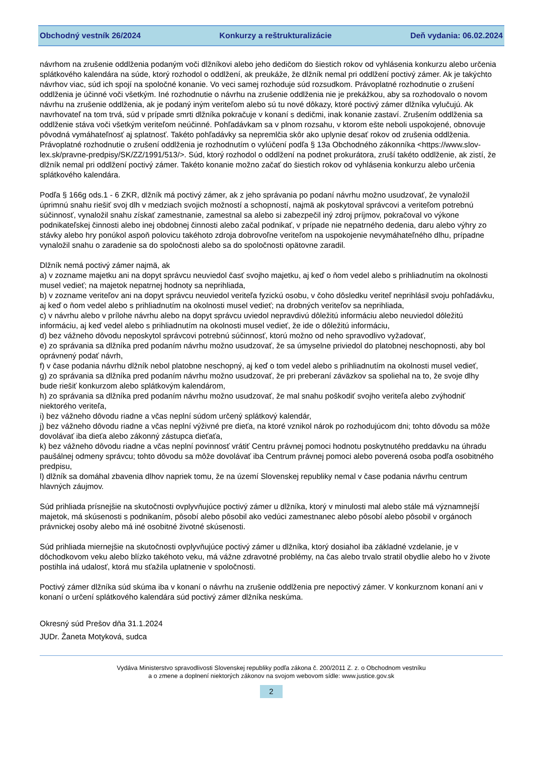Obchodný vestník 26/2024 Konkurzy a reštrukturalizácie Deň vydania: 06.02.2024
návrhom na zrušenie oddlženia podaným voči dlžníkovi alebo jeho dedičom do šiestich rokov od vyhlásenia konkurzu alebo určenia splátkového kalendára na súde, ktorý rozhodol o oddlžení, ak preukáže, že dlžník nemal pri oddlžení poctivý zámer. Ak je takýchto návrhov viac, súd ich spojí na spoločné konanie. Vo veci samej rozhoduje súd rozsudkom. Právoplatné rozhodnutie o zrušení oddlženia je účinné voči všetkým. Iné rozhodnutie o návrhu na zrušenie oddlženia nie je prekážkou, aby sa rozhodovalo o novom návrhu na zrušenie oddlženia, ak je podaný iným veriteľom alebo sú tu nové dôkazy, ktoré poctivý zámer dlžníka vylučujú. Ak navrhovateľ na tom trvá, súd v prípade smrti dlžníka pokračuje v konaní s dedičmi, inak konanie zastaví. Zrušením oddlženia sa oddlženie stáva voči všetkým veriteľom neúčinné. Pohľadávkam sa v plnom rozsahu, v ktorom ešte neboli uspokojené, obnovuje pôvodná vymáhateľnosť aj splatnosť. Takéto pohľadávky sa nepremlčia skôr ako uplynie desať rokov od zrušenia oddlženia. Právoplatné rozhodnutie o zrušení oddlženia je rozhodnutím o vylúčení podľa § 13a Obchodného zákonníka <https://www.slov-lex.sk/pravne-predpisy/SK/ZZ/1991/513/>. Súd, ktorý rozhodol o oddlžení na podnet prokurátora, zruší takéto oddlženie, ak zistí, že dlžník nemal pri oddlžení poctivý zámer. Takéto konanie možno začať do šiestich rokov od vyhlásenia konkurzu alebo určenia splátkového kalendára.
Podľa § 166g ods.1 - 6 ZKR, dlžník má poctivý zámer, ak z jeho správania po podaní návrhu možno usudzovať, že vynaložil úprimnú snahu riešiť svoj dlh v medziach svojich možností a schopností, najmä ak poskytoval správcovi a veriteľom potrebnú súčinnosť, vynaložil snahu získať zamestnanie, zamestnal sa alebo si zabezpečil iný zdroj príjmov, pokračoval vo výkone podnikateľskej činnosti alebo inej obdobnej činnosti alebo začal podnikať, v prípade nie nepatrného dedenia, daru alebo výhry zo stávky alebo hry ponúkol aspoň polovicu takéhoto zdroja dobrovoľne veriteľom na uspokojenie nevymáhateľného dlhu, prípadne vynaložil snahu o zaradenie sa do spoločnosti alebo sa do spoločnosti opätovne zaradil.
Dlžník nemá poctivý zámer najmä, ak
a) v zozname majetku ani na dopyt správcu neuviedol časť svojho majetku, aj keď o ňom vedel alebo s prihliadnutím na okolnosti musel vedieť; na majetok nepatrnej hodnoty sa neprihliada,
b) v zozname veriteľov ani na dopyt správcu neuviedol veriteľa fyzickú osobu, v čoho dôsledku veriteľ neprihlásil svoju pohľadávku, aj keď o ňom vedel alebo s prihliadnutím na okolnosti musel vedieť; na drobných veriteľov sa neprihliada,
c) v návrhu alebo v prílohe návrhu alebo na dopyt správcu uviedol nepravdivú dôležitú informáciu alebo neuviedol dôležitú informáciu, aj keď vedel alebo s prihliadnutím na okolnosti musel vedieť, že ide o dôležitú informáciu,
d) bez vážneho dôvodu neposkytol správcovi potrebnú súčinnosť, ktorú možno od neho spravodlivo vyžadovať,
e) zo správania sa dlžníka pred podaním návrhu možno usudzovať, že sa úmyselne priviedol do platobnej neschopnosti, aby bol oprávnený podať návrh,
f) v čase podania návrhu dlžník nebol platobne neschopný, aj keď o tom vedel alebo s prihliadnutím na okolnosti musel vedieť,
g) zo správania sa dlžníka pred podaním návrhu možno usudzovať, že pri preberaní záväzkov sa spoliehal na to, že svoje dlhy bude riešiť konkurzom alebo splátkovým kalendárom,
h) zo správania sa dlžníka pred podaním návrhu možno usudzovať, že mal snahu poškodiť svojho veriteľa alebo zvýhodniť niektorého veriteľa,
i) bez vážneho dôvodu riadne a včas neplní súdom určený splátkový kalendár,
j) bez vážneho dôvodu riadne a včas neplní výživné pre dieťa, na ktoré vznikol nárok po rozhodujúcom dni; tohto dôvodu sa môže dovolávať iba dieťa alebo zákonný zástupca dieťaťa,
k) bez vážneho dôvodu riadne a včas neplní povinnosť vrátiť Centru právnej pomoci hodnotu poskytnutého preddavku na úhradu paušálnej odmeny správcu; tohto dôvodu sa môže dovolávať iba Centrum právnej pomoci alebo poverená osoba podľa osobitného predpisu,
l) dlžník sa domáhal zbavenia dlhov napriek tomu, že na území Slovenskej republiky nemal v čase podania návrhu centrum hlavných záujmov.
Súd prihliada prísnejšie na skutočnosti ovplyvňujúce poctivý zámer u dlžníka, ktorý v minulosti mal alebo stále má významnejší majetok, má skúsenosti s podnikaním, pôsobí alebo pôsobil ako vedúci zamestnanec alebo pôsobí alebo pôsobil v orgánoch právnickej osoby alebo má iné osobitné životné skúsenosti.
Súd prihliada miernejšie na skutočnosti ovplyvňujúce poctivý zámer u dlžníka, ktorý dosiahol iba základné vzdelanie, je v dôchodkovom veku alebo blízko takéhoto veku, má vážne zdravotné problémy, na čas alebo trvalo stratil obydlie alebo ho v živote postihla iná udalosť, ktorá mu sťažila uplatnenie v spoločnosti.
Poctivý zámer dlžníka súd skúma iba v konaní o návrhu na zrušenie oddlženia pre nepoctivý zámer. V konkurznom konaní ani v konaní o určení splátkového kalendára súd poctivý zámer dlžníka neskúma.
Okresný súd Prešov dňa 31.1.2024
JUDr. Žaneta Motyková, sudca
Vydáva Ministerstvo spravodlivosti Slovenskej republiky podľa zákona č. 200/2011 Z. z. o Obchodnom vestníku
a o zmene a doplnení niektorých zákonov na svojom webovom sídle: www.justice.gov.sk
2